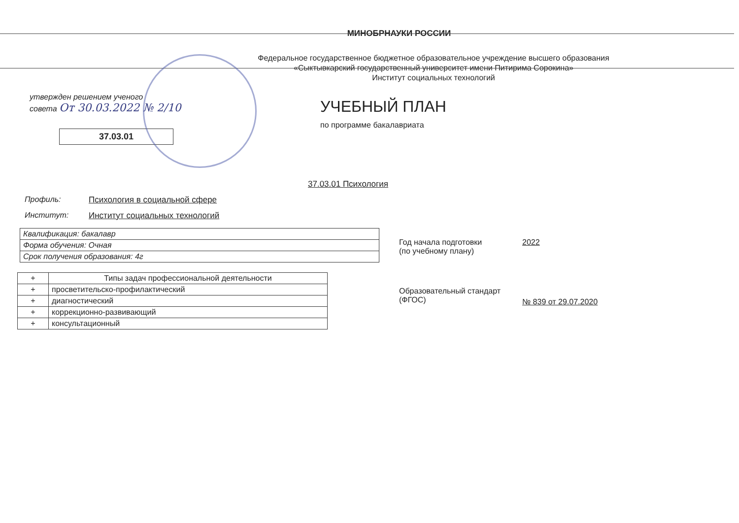МИНОБРНАУКИ РОССИИ
Федеральное государственное бюджетное образовательное учреждение высшего образования «Сыктывкарский государственный университет имени Питирима Сорокина»
Институт социальных технологий
утвержден решением ученого
совета От 30.03.2022 № 2/10
37.03.01
УЧЕБНЫЙ ПЛАН
по программе бакалавриата
37.03.01 Психология
Профиль: Психология в социальной сфере
Институт: Институт социальных технологий
| Квалификация: бакалавр |
| Форма обучения: Очная |
| Срок получения образования: 4г |
| + | Типы задач профессиональной деятельности |
| + | просветительско-профилактический |
| + | диагностический |
| + | коррекционно-развивающий |
| + | консультационный |
Год начала подготовки
(по учебному плану)
2022
Образовательный стандарт
(ФГОС)
№ 839 от 29.07.2020